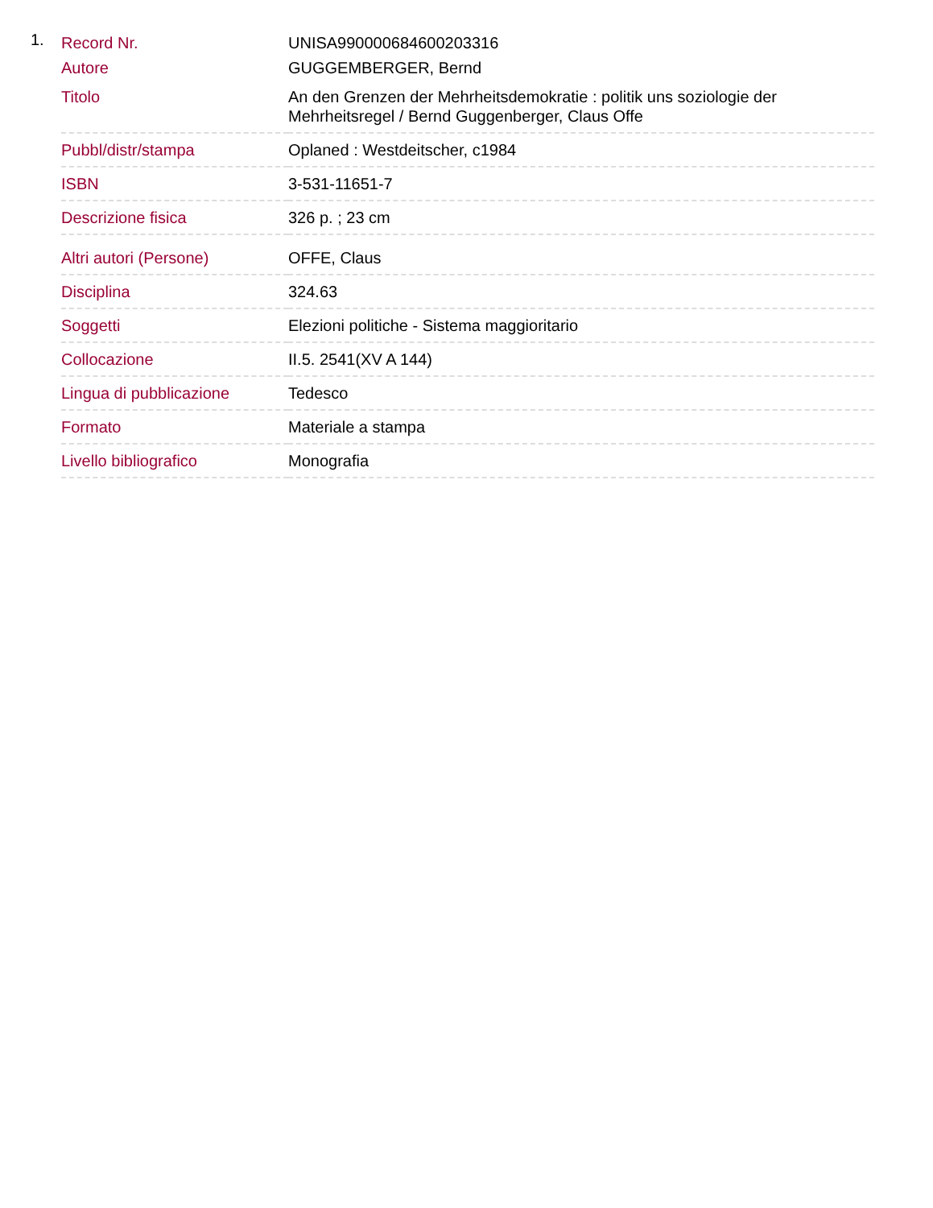1.
| Record Nr. | UNISA990000684600203316 |
| Autore | GUGGEMBERGER, Bernd |
| Titolo | An den Grenzen der Mehrheitsdemokratie : politik uns soziologie der Mehrheitsregel / Bernd Guggenberger, Claus Offe |
| Pubbl/distr/stampa | Oplaned : Westdeitscher, c1984 |
| ISBN | 3-531-11651-7 |
| Descrizione fisica | 326 p. ; 23 cm |
| Altri autori (Persone) | OFFE, Claus |
| Disciplina | 324.63 |
| Soggetti | Elezioni politiche - Sistema maggioritario |
| Collocazione | II.5. 2541(XV A 144) |
| Lingua di pubblicazione | Tedesco |
| Formato | Materiale a stampa |
| Livello bibliografico | Monografia |